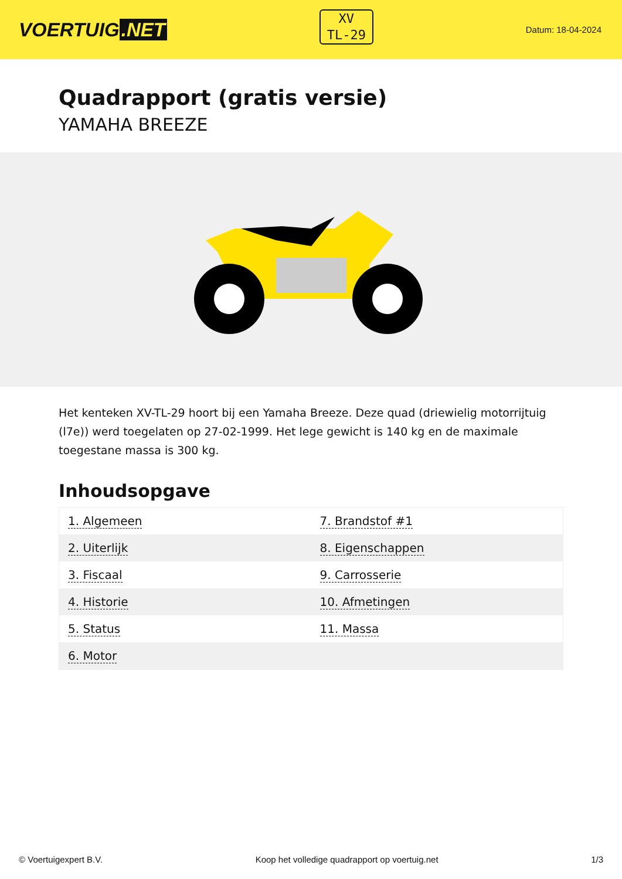VOERTUIG.NET
XV
TL-29
Datum: 18-04-2024
Quadrapport (gratis versie)
YAMAHA BREEZE
Het kenteken XV-TL-29 hoort bij een Yamaha Breeze. Deze quad (driewielig motorrijtuig (l7e)) werd toegelaten op 27-02-1999. Het lege gewicht is 140 kg en de maximale toegestane massa is 300 kg.
Inhoudsopgave
| 1. Algemeen | 7. Brandstof #1 |
| 2. Uiterlijk | 8. Eigenschappen |
| 3. Fiscaal | 9. Carrosserie |
| 4. Historie | 10. Afmetingen |
| 5. Status | 11. Massa |
| 6. Motor | |
© Voertuigexpert B.V. Koop het volledige quadrapport op voertuig.net 1/3